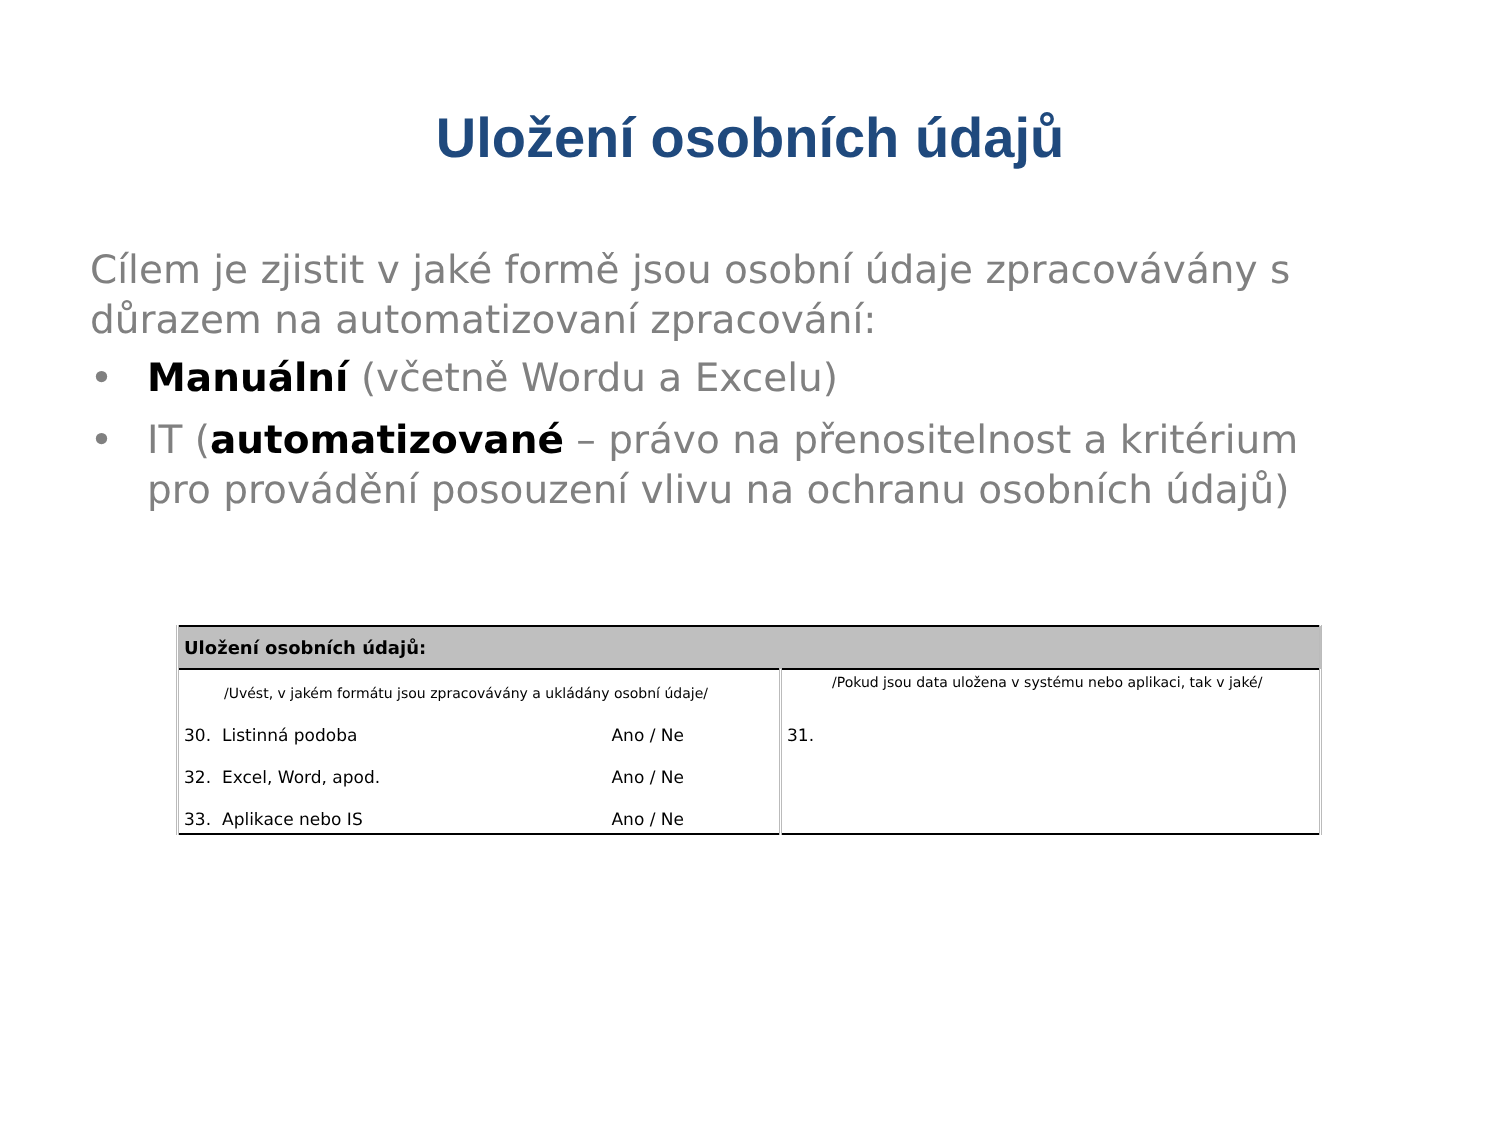Uložení osobních údajů
Cílem je zjistit v jaké formě jsou osobní údaje zpracovávány s důrazem na automatizovaní zpracování:
• Manuální (včetně Wordu a Excelu)
• IT (automatizované – právo na přenositelnost a kritérium pro provádění posouzení vlivu na ochranu osobních údajů)
| Uložení osobních údajů: | |
| --- | --- |
| /Uvést, v jakém formátu jsou zpracovávány a ukládány osobní údaje/ | /Pokud jsou data uložena v systému nebo aplikaci, tak v jaké/ |
| 30. Listinná podoba Ano / Ne | 31. |
| 32. Excel, Word, apod. Ano / Ne | |
| 33. Aplikace nebo IS Ano / Ne | |